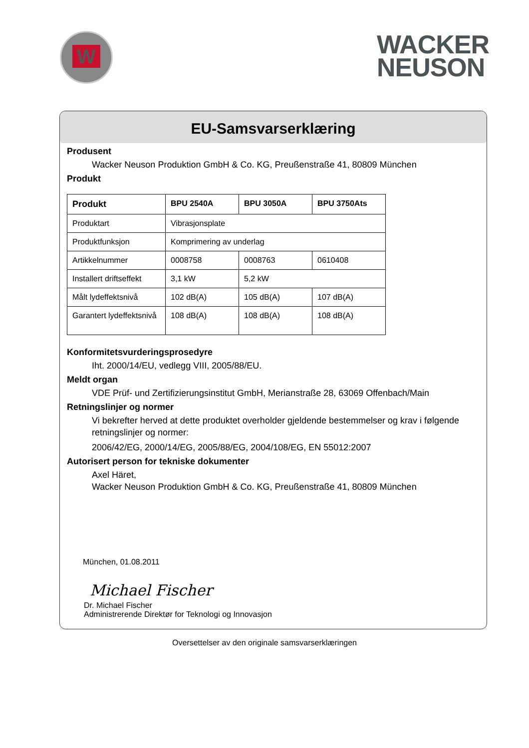W
WACKER
NEUSON
EU-Samsvarserklæring
Produsent
Wacker Neuson Produktion GmbH & Co. KG, Preußenstraße 41, 80809 München
Produkt
| Produkt | BPU 2540A | BPU 3050A | BPU 3750Ats |
| --- | --- | --- | --- |
| Produktart | Vibrasjonsplate | | |
| Produktfunksjon | Komprimering av underlag | | |
| Artikkelnummer | 0008758 | 0008763 | 0610408 |
| Installert driftseffekt | 3,1 kW | 5,2 kW | |
| Målt lydeffektsnivå | 102 dB(A) | 105 dB(A) | 107 dB(A) |
| Garantert lydeffektsnivå | 108 dB(A) | 108 dB(A) | 108 dB(A) |
Konformitetsvurderingsprosedyre
Iht. 2000/14/EU, vedlegg VIII, 2005/88/EU.
Meldt organ
VDE Prüf- und Zertifizierungsinstitut GmbH, Merianstraße 28, 63069 Offenbach/Main
Retningslinjer og normer
Vi bekrefter herved at dette produktet overholder gjeldende bestemmelser og krav i følgende retningslinjer og normer:
2006/42/EG, 2000/14/EG, 2005/88/EG, 2004/108/EG, EN 55012:2007
Autorisert person for tekniske dokumenter
Axel Häret,
Wacker Neuson Produktion GmbH & Co. KG, Preußenstraße 41, 80809 München
München, 01.08.2011
Michael Fischer
Dr. Michael Fischer
Administrerende Direktør for Teknologi og Innovasjon
Oversettelser av den originale samsvarserklæringen